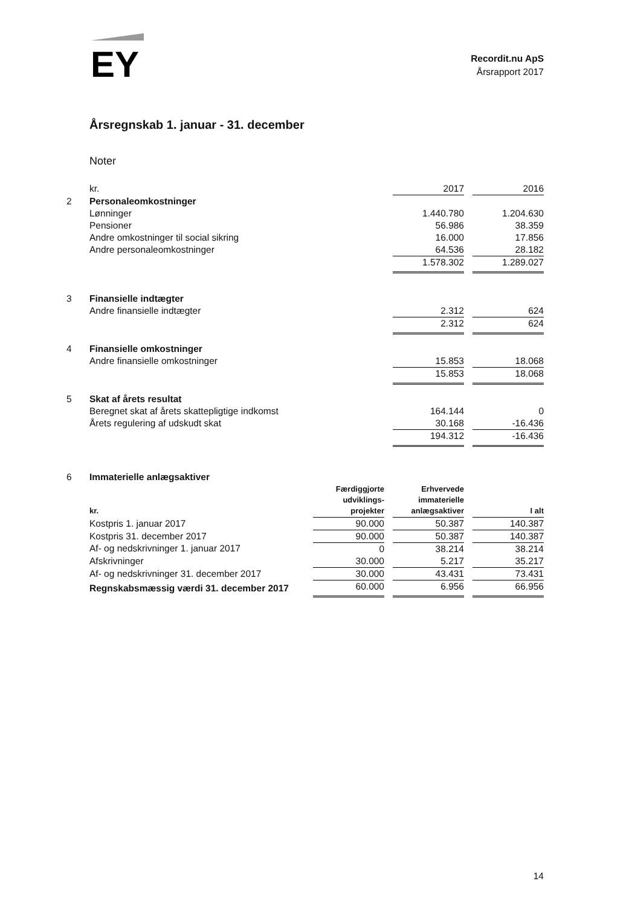EY
Recordit.nu ApS
Årsrapport 2017
Årsregnskab 1. januar - 31. december
Noter
| | kr. | 2017 | | 2016 |
| 2 | Personaleomkostninger | | | |
| | Lønninger | 1.440.780 | | 1.204.630 |
| | Pensioner | 56.986 | | 38.359 |
| | Andre omkostninger til social sikring | 16.000 | | 17.856 |
| | Andre personaleomkostninger | 64.536 | | 28.182 |
| | | 1.578.302 | | 1.289.027 |
| 3 | Finansielle indtægter | | | |
| | Andre finansielle indtægter | 2.312 | | 624 |
| | | 2.312 | | 624 |
| 4 | Finansielle omkostninger | | | |
| | Andre finansielle omkostninger | 15.853 | | 18.068 |
| | | 15.853 | | 18.068 |
| 5 | Skat af årets resultat | | | |
| | Beregnet skat af årets skattepligtige indkomst | 164.144 | | 0 |
| | Årets regulering af udskudt skat | 30.168 | | -16.436 |
| | | 194.312 | | -16.436 |
| 6 | Immaterielle anlægsaktiver | | | | | |
| | kr. | Færdiggjorte udviklings- projekter | | Erhvervede immaterielle anlægsaktiver | | I alt |
| | Kostpris 1. januar 2017 | 90.000 | | 50.387 | | 140.387 |
| | Kostpris 31. december 2017 | 90.000 | | 50.387 | | 140.387 |
| | Af- og nedskrivninger 1. januar 2017 | 0 | | 38.214 | | 38.214 |
| | Afskrivninger | 30.000 | | 5.217 | | 35.217 |
| | Af- og nedskrivninger 31. december 2017 | 30.000 | | 43.431 | | 73.431 |
| | Regnskabsmæssig værdi 31. december 2017 | 60.000 | | 6.956 | | 66.956 |
14